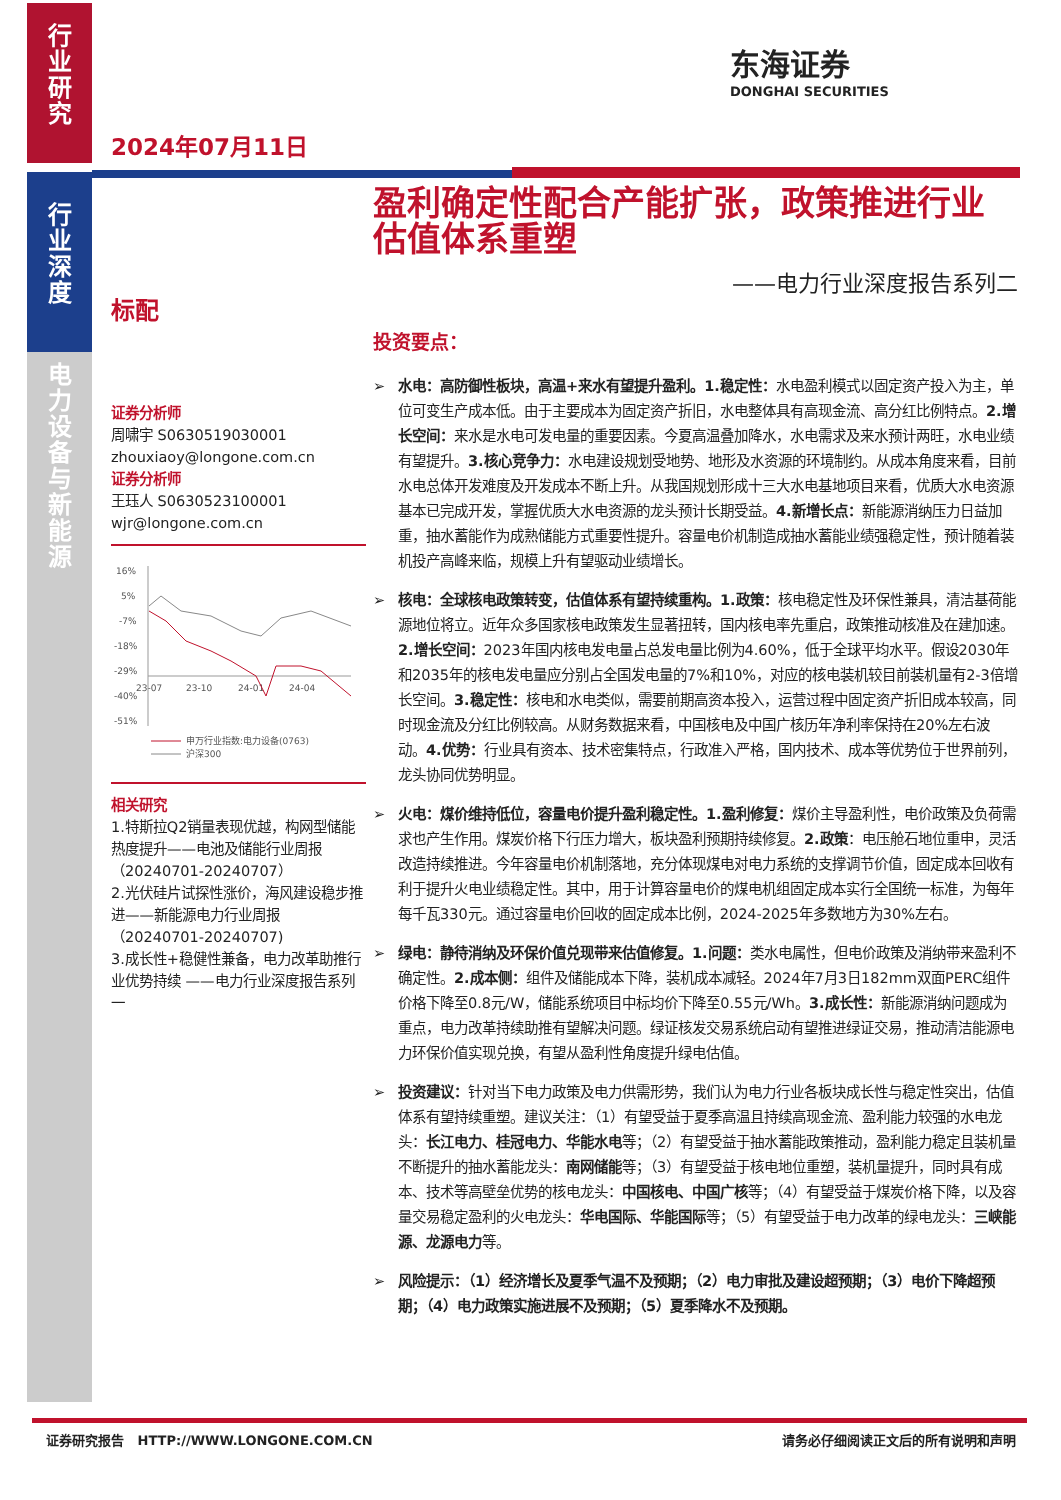行
业
研
究
行
业
深
度
电
力
设
备
与
新
能
源
东海证券
DONGHAI SECURITIES
2024年07月11日
标配
证券分析师
周啸宇 S0630519030001
zhouxiaoy@longone.com.cn
证券分析师
王珏人 S0630523100001
wjr@longone.com.cn
16%
5%
-7%
-18%
-29%
-40%
-51%
23-07
23-10
24-01
24-04
申万行业指数:电力设备(0763)
沪深300
相关研究
1.特斯拉Q2销量表现优越，构网型储能热度提升——电池及储能行业周报（20240701-20240707）
2.光伏硅片试探性涨价，海风建设稳步推进——新能源电力行业周报（20240701-20240707)
3.成长性+稳健性兼备，电力改革助推行业优势持续 ——电力行业深度报告系列一
盈利确定性配合产能扩张，政策推进行业估值体系重塑
——电力行业深度报告系列二
投资要点：
➢ 水电：高防御性板块，高温+来水有望提升盈利。1.稳定性：水电盈利模式以固定资产投入为主，单位可变生产成本低。由于主要成本为固定资产折旧，水电整体具有高现金流、高分红比例特点。2.增长空间：来水是水电可发电量的重要因素。今夏高温叠加降水，水电需求及来水预计两旺，水电业绩有望提升。3.核心竞争力：水电建设规划受地势、地形及水资源的环境制约。从成本角度来看，目前水电总体开发难度及开发成本不断上升。从我国规划形成十三大水电基地项目来看，优质大水电资源基本已完成开发，掌握优质大水电资源的龙头预计长期受益。4.新增长点：新能源消纳压力日益加重，抽水蓄能作为成熟储能方式重要性提升。容量电价机制造成抽水蓄能业绩强稳定性，预计随着装机投产高峰来临，规模上升有望驱动业绩增长。
➢ 核电：全球核电政策转变，估值体系有望持续重构。1.政策：核电稳定性及环保性兼具，清洁基荷能源地位将立。近年众多国家核电政策发生显著扭转，国内核电率先重启，政策推动核准及在建加速。2.增长空间：2023年国内核电发电量占总发电量比例为4.60%，低于全球平均水平。假设2030年和2035年的核电发电量应分别占全国发电量的7%和10%，对应的核电装机较目前装机量有2-3倍增长空间。3.稳定性：核电和水电类似，需要前期高资本投入，运营过程中固定资产折旧成本较高，同时现金流及分红比例较高。从财务数据来看，中国核电及中国广核历年净利率保持在20%左右波动。4.优势：行业具有资本、技术密集特点，行政准入严格，国内技术、成本等优势位于世界前列，龙头协同优势明显。
➢ 火电：煤价维持低位，容量电价提升盈利稳定性。1.盈利修复：煤价主导盈利性，电价政策及负荷需求也产生作用。煤炭价格下行压力增大，板块盈利预期持续修复。2.政策：电压舱石地位重申，灵活改造持续推进。今年容量电价机制落地，充分体现煤电对电力系统的支撑调节价值，固定成本回收有利于提升火电业绩稳定性。其中，用于计算容量电价的煤电机组固定成本实行全国统一标准，为每年每千瓦330元。通过容量电价回收的固定成本比例，2024-2025年多数地方为30%左右。
➢ 绿电：静待消纳及环保价值兑现带来估值修复。1.问题：类水电属性，但电价政策及消纳带来盈利不确定性。2.成本侧：组件及储能成本下降，装机成本减轻。2024年7月3日182mm双面PERC组件价格下降至0.8元/W，储能系统项目中标均价下降至0.55元/Wh。3.成长性：新能源消纳问题成为重点，电力改革持续助推有望解决问题。绿证核发交易系统启动有望推进绿证交易，推动清洁能源电力环保价值实现兑换，有望从盈利性角度提升绿电估值。
➢ 投资建议：针对当下电力政策及电力供需形势，我们认为电力行业各板块成长性与稳定性突出，估值体系有望持续重塑。建议关注：（1）有望受益于夏季高温且持续高现金流、盈利能力较强的水电龙头：长江电力、桂冠电力、华能水电等；（2）有望受益于抽水蓄能政策推动，盈利能力稳定且装机量不断提升的抽水蓄能龙头：南网储能等；（3）有望受益于核电地位重塑，装机量提升，同时具有成本、技术等高壁垒优势的核电龙头：中国核电、中国广核等；（4）有望受益于煤炭价格下降，以及容量交易稳定盈利的火电龙头：华电国际、华能国际等；（5）有望受益于电力改革的绿电龙头：三峡能源、龙源电力等。
➢ 风险提示：（1）经济增长及夏季气温不及预期；（2）电力审批及建设超预期；（3）电价下降超预期；（4）电力政策实施进展不及预期；（5）夏季降水不及预期。
证券研究报告 HTTP://WWW.LONGONE.COM.CN 请务必仔细阅读正文后的所有说明和声明